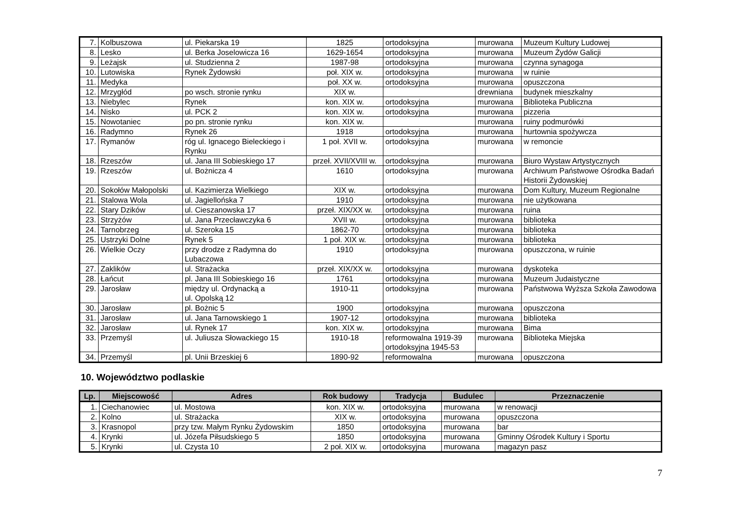| 7. | Kolbuszowa | ul. Piekarska 19 | 1825 | ortodoksyjna | murowana | Muzeum Kultury Ludowej |
| 8. | Lesko | ul. Berka Joselowicza 16 | 1629-1654 | ortodoksyjna | murowana | Muzeum Żydów Galicji |
| 9. | Leżajsk | ul. Studzienna 2 | 1987-98 | ortodoksyjna | murowana | czynna synagoga |
| 10. | Lutowiska | Rynek Żydowski | poł. XIX w. | ortodoksyjna | murowana | w ruinie |
| 11. | Medyka | | poł. XX w. | ortodoksyjna | murowana | opuszczona |
| 12. | Mrzygłód | po wsch. stronie rynku | XIX w. | | drewniana | budynek mieszkalny |
| 13. | Niebylec | Rynek | kon. XIX w. | ortodoksyjna | murowana | Biblioteka Publiczna |
| 14. | Nisko | ul. PCK 2 | kon. XIX w. | ortodoksyjna | murowana | pizzeria |
| 15. | Nowotaniec | po pn. stronie rynku | kon. XIX w. | | murowana | ruiny podmurówki |
| 16. | Radymno | Rynek 26 | 1918 | ortodoksyjna | murowana | hurtownia spożywcza |
| 17. | Rymanów | róg ul. Ignacego Bieleckiego i Rynku | 1 poł. XVII w. | ortodoksyjna | murowana | w remoncie |
| 18. | Rzeszów | ul. Jana III Sobieskiego 17 | przeł. XVII/XVIII w. | ortodoksyjna | murowana | Biuro Wystaw Artystycznych |
| 19. | Rzeszów | ul. Bożnicza 4 | 1610 | ortodoksyjna | murowana | Archiwum Państwowe Ośrodka Badań Historii Żydowskiej |
| 20. | Sokołów Małopolski | ul. Kazimierza Wielkiego | XIX w. | ortodoksyjna | murowana | Dom Kultury, Muzeum Regionalne |
| 21. | Stalowa Wola | ul. Jagiellońska 7 | 1910 | ortodoksyjna | murowana | nie użytkowana |
| 22. | Stary Dzików | ul. Cieszanowska 17 | przeł. XIX/XX w. | ortodoksyjna | murowana | ruina |
| 23. | Strzyżów | ul. Jana Przecławczyka 6 | XVII w. | ortodoksyjna | murowana | biblioteka |
| 24. | Tarnobrzeg | ul. Szeroka 15 | 1862-70 | ortodoksyjna | murowana | biblioteka |
| 25. | Ustrzyki Dolne | Rynek 5 | 1 poł. XIX w. | ortodoksyjna | murowana | biblioteka |
| 26. | Wielkie Oczy | przy drodze z Radymna do Lubaczowa | 1910 | ortodoksyjna | murowana | opuszczona, w ruinie |
| 27. | Zaklików | ul. Strażacka | przeł. XIX/XX w. | ortodoksyjna | murowana | dyskoteka |
| 28. | Łańcut | pl. Jana III Sobieskiego 16 | 1761 | ortodoksyjna | murowana | Muzeum Judaistyczne |
| 29. | Jarosław | między ul. Ordynacką a ul. Opolską 12 | 1910-11 | ortodoksyjna | murowana | Państwowa Wyższa Szkoła Zawodowa |
| 30. | Jarosław | pl. Bożnic 5 | 1900 | ortodoksyjna | murowana | opuszczona |
| 31. | Jarosław | ul. Jana Tarnowskiego 1 | 1907-12 | ortodoksyjna | murowana | biblioteka |
| 32. | Jarosław | ul. Rynek 17 | kon. XIX w. | ortodoksyjna | murowana | Bima |
| 33. | Przemyśl | ul. Juliusza Słowackiego 15 | 1910-18 | reformowalna 1919-39 ortodoksyjna 1945-53 | murowana | Biblioteka Miejska |
| 34. | Przemyśl | pl. Unii Brzeskiej 6 | 1890-92 | reformowalna | murowana | opuszczona |
10. Województwo podlaskie
| Lp. | Miejscowość | Adres | Rok budowy | Tradycja | Budulec | Przeznaczenie |
| --- | --- | --- | --- | --- | --- | --- |
| 1. | Ciechanowiec | ul. Mostowa | kon. XIX w. | ortodoksyjna | murowana | w renowacji |
| 2. | Kolno | ul. Strażacka | XIX w. | ortodoksyjna | murowana | opuszczona |
| 3. | Krasnopol | przy tzw. Małym Rynku Żydowskim | 1850 | ortodoksyjna | murowana | bar |
| 4. | Krynki | ul. Józefa Piłsudskiego 5 | 1850 | ortodoksyjna | murowana | Gminny Ośrodek Kultury i Sportu |
| 5. | Krynki | ul. Czysta 10 | 2 poł. XIX w. | ortodoksyjna | murowana | magazyn pasz |
7